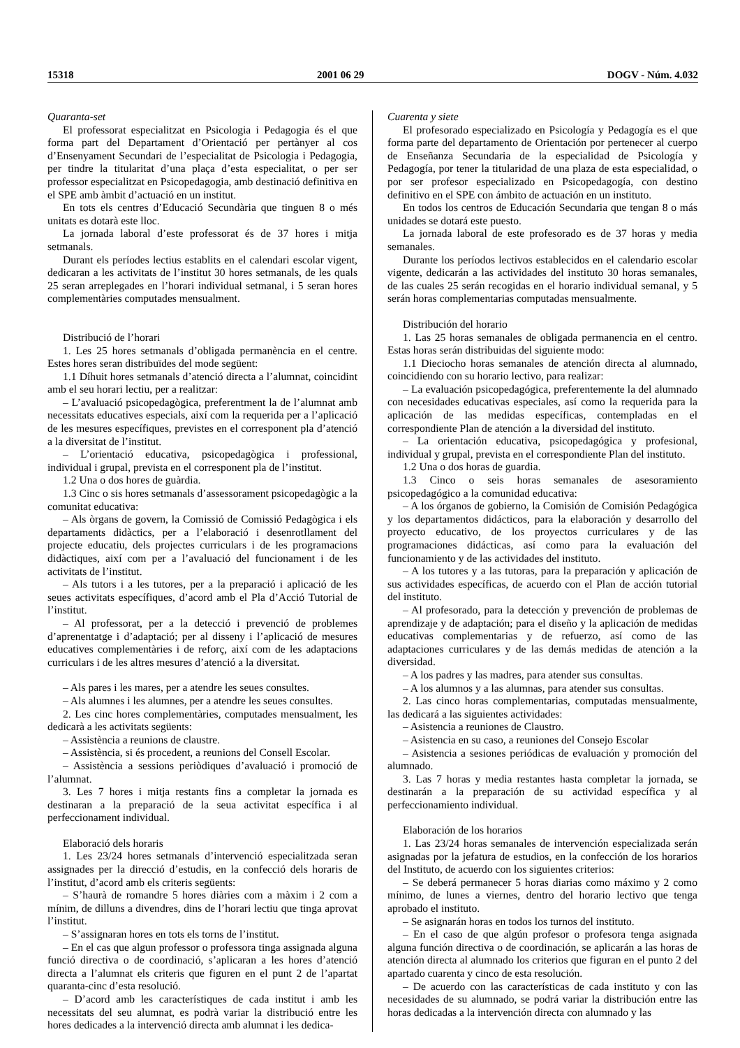15318 2001 06 29 DOGV - Núm. 4.032
Quaranta-set
El professorat especialitzat en Psicologia i Pedagogia és el que forma part del Departament d’Orientació per pertànyer al cos d’Ensenyament Secundari de l’especialitat de Psicologia i Pedagogia, per tindre la titularitat d’una plaça d’esta especialitat, o per ser professor especialitzat en Psicopedagogia, amb destinació definitiva en el SPE amb àmbit d’actuació en un institut.
En tots els centres d’Educació Secundària que tinguen 8 o més unitats es dotarà este lloc.
La jornada laboral d’este professorat és de 37 hores i mitja setmanals.
Durant els períodes lectius establits en el calendari escolar vigent, dedicaran a les activitats de l’institut 30 hores setmanals, de les quals 25 seran arreplegades en l’horari individual setmanal, i 5 seran hores complementàries computades mensualment.
Distribució de l’horari
1. Les 25 hores setmanals d’obligada permanència en el centre. Estes hores seran distribuïdes del mode següent:
1.1 Díhuit hores setmanals d’atenció directa a l’alumnat, coincidint amb el seu horari lectiu, per a realitzar:
– L’avaluació psicopedagògica, preferentment la de l’alumnat amb necessitats educatives especials, així com la requerida per a l’aplicació de les mesures específiques, previstes en el corresponent pla d’atenció a la diversitat de l’institut.
– L’orientació educativa, psicopedagògica i professional, individual i grupal, prevista en el corresponent pla de l’institut.
1.2 Una o dos hores de guàrdia.
1.3 Cinc o sis hores setmanals d’assessorament psicopedagògic a la comunitat educativa:
– Als òrgans de govern, la Comissió de Comissió Pedagògica i els departaments didàctics, per a l’elaboració i desenrotllament del projecte educatiu, dels projectes curriculars i de les programacions didàctiques, així com per a l’avaluació del funcionament i de les activitats de l’institut.
– Als tutors i a les tutores, per a la preparació i aplicació de les seues activitats específiques, d’acord amb el Pla d’Acció Tutorial de l’institut.
– Al professorat, per a la detecció i prevenció de problemes d’aprenentatge i d’adaptació; per al disseny i l’aplicació de mesures educatives complementàries i de reforç, així com de les adaptacions curriculars i de les altres mesures d’atenció a la diversitat.
– Als pares i les mares, per a atendre les seues consultes.
– Als alumnes i les alumnes, per a atendre les seues consultes.
2. Les cinc hores complementàries, computades mensualment, les dedicarà a les activitats següents:
– Assistència a reunions de claustre.
– Assistència, si és procedent, a reunions del Consell Escolar.
– Assistència a sessions periòdiques d’avaluació i promoció de l’alumnat.
3. Les 7 hores i mitja restants fins a completar la jornada es destinaran a la preparació de la seua activitat específica i al perfeccionament individual.
Elaboració dels horaris
1. Les 23/24 hores setmanals d’intervenció especialitzada seran assignades per la direcció d’estudis, en la confecció dels horaris de l’institut, d’acord amb els criteris següents:
– S’haurà de romandre 5 hores diàries com a màxim i 2 com a mínim, de dilluns a divendres, dins de l’horari lectiu que tinga aprovat l’institut.
– S’assignaran hores en tots els torns de l’institut.
– En el cas que algun professor o professora tinga assignada alguna funció directiva o de coordinació, s’aplicaran a les hores d’atenció directa a l’alumnat els criteris que figuren en el punt 2 de l’apartat quaranta-cinc d’esta resolució.
– D’acord amb les característiques de cada institut i amb les necessitats del seu alumnat, es podrà variar la distribució entre les hores dedicades a la intervenció directa amb alumnat i les dedica-
Cuarenta y siete
El profesorado especializado en Psicología y Pedagogía es el que forma parte del departamento de Orientación por pertenecer al cuerpo de Enseñanza Secundaria de la especialidad de Psicología y Pedagogía, por tener la titularidad de una plaza de esta especialidad, o por ser profesor especializado en Psicopedagogía, con destino definitivo en el SPE con ámbito de actuación en un instituto.
En todos los centros de Educación Secundaria que tengan 8 o más unidades se dotará este puesto.
La jornada laboral de este profesorado es de 37 horas y media semanales.
Durante los períodos lectivos establecidos en el calendario escolar vigente, dedicarán a las actividades del instituto 30 horas semanales, de las cuales 25 serán recogidas en el horario individual semanal, y 5 serán horas complementarias computadas mensualmente.
Distribución del horario
1. Las 25 horas semanales de obligada permanencia en el centro. Estas horas serán distribuidas del siguiente modo:
1.1 Dieciocho horas semanales de atención directa al alumnado, coincidiendo con su horario lectivo, para realizar:
– La evaluación psicopedagógica, preferentemente la del alumnado con necesidades educativas especiales, así como la requerida para la aplicación de las medidas específicas, contempladas en el correspondiente Plan de atención a la diversidad del instituto.
– La orientación educativa, psicopedagógica y profesional, individual y grupal, prevista en el correspondiente Plan del instituto.
1.2 Una o dos horas de guardia.
1.3 Cinco o seis horas semanales de asesoramiento psicopedagógico a la comunidad educativa:
– A los órganos de gobierno, la Comisión de Comisión Pedagógica y los departamentos didácticos, para la elaboración y desarrollo del proyecto educativo, de los proyectos curriculares y de las programaciones didácticas, así como para la evaluación del funcionamiento y de las actividades del instituto.
– A los tutores y a las tutoras, para la preparación y aplicación de sus actividades específicas, de acuerdo con el Plan de acción tutorial del instituto.
– Al profesorado, para la detección y prevención de problemas de aprendizaje y de adaptación; para el diseño y la aplicación de medidas educativas complementarias y de refuerzo, así como de las adaptaciones curriculares y de las demás medidas de atención a la diversidad.
– A los padres y las madres, para atender sus consultas.
– A los alumnos y a las alumnas, para atender sus consultas.
2. Las cinco horas complementarias, computadas mensualmente, las dedicará a las siguientes actividades:
– Asistencia a reuniones de Claustro.
– Asistencia en su caso, a reuniones del Consejo Escolar
– Asistencia a sesiones periódicas de evaluación y promoción del alumnado.
3. Las 7 horas y media restantes hasta completar la jornada, se destinarán a la preparación de su actividad específica y al perfeccionamiento individual.
Elaboración de los horarios
1. Las 23/24 horas semanales de intervención especializada serán asignadas por la jefatura de estudios, en la confección de los horarios del Instituto, de acuerdo con los siguientes criterios:
– Se deberá permanecer 5 horas diarias como máximo y 2 como mínimo, de lunes a viernes, dentro del horario lectivo que tenga aprobado el instituto.
– Se asignarán horas en todos los turnos del instituto.
– En el caso de que algún profesor o profesora tenga asignada alguna función directiva o de coordinación, se aplicarán a las horas de atención directa al alumnado los criterios que figuran en el punto 2 del apartado cuarenta y cinco de esta resolución.
– De acuerdo con las características de cada instituto y con las necesidades de su alumnado, se podrá variar la distribución entre las horas dedicadas a la intervención directa con alumnado y las